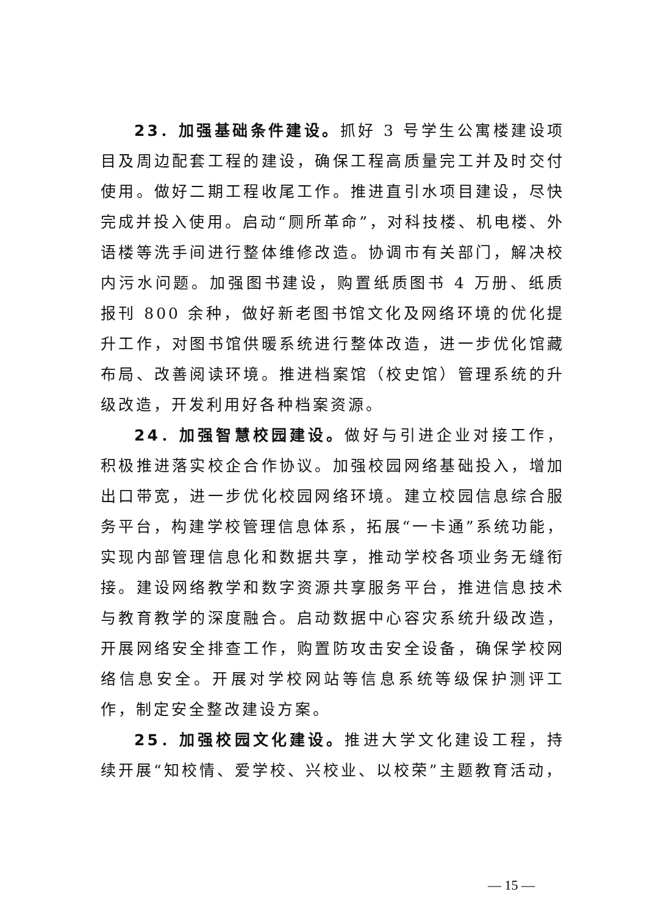23．加强基础条件建设。抓好 3 号学生公寓楼建设项目及周边配套工程的建设，确保工程高质量完工并及时交付使用。做好二期工程收尾工作。推进直引水项目建设，尽快完成并投入使用。启动“厕所革命”，对科技楼、机电楼、外语楼等洗手间进行整体维修改造。协调市有关部门，解决校内污水问题。加强图书建设，购置纸质图书 4 万册、纸质报刊 800 余种，做好新老图书馆文化及网络环境的优化提升工作，对图书馆供暖系统进行整体改造，进一步优化馆藏布局、改善阅读环境。推进档案馆（校史馆）管理系统的升级改造，开发利用好各种档案资源。
24．加强智慧校园建设。做好与引进企业对接工作，积极推进落实校企合作协议。加强校园网络基础投入，增加出口带宽，进一步优化校园网络环境。建立校园信息综合服务平台，构建学校管理信息体系，拓展“一卡通”系统功能，实现内部管理信息化和数据共享，推动学校各项业务无缝衔接。建设网络教学和数字资源共享服务平台，推进信息技术与教育教学的深度融合。启动数据中心容灾系统升级改造，开展网络安全排查工作，购置防攻击安全设备，确保学校网络信息安全。开展对学校网站等信息系统等级保护测评工作，制定安全整改建设方案。
25．加强校园文化建设。推进大学文化建设工程，持续开展“知校情、爱学校、兴校业、以校荣”主题教育活动，
— 15 —